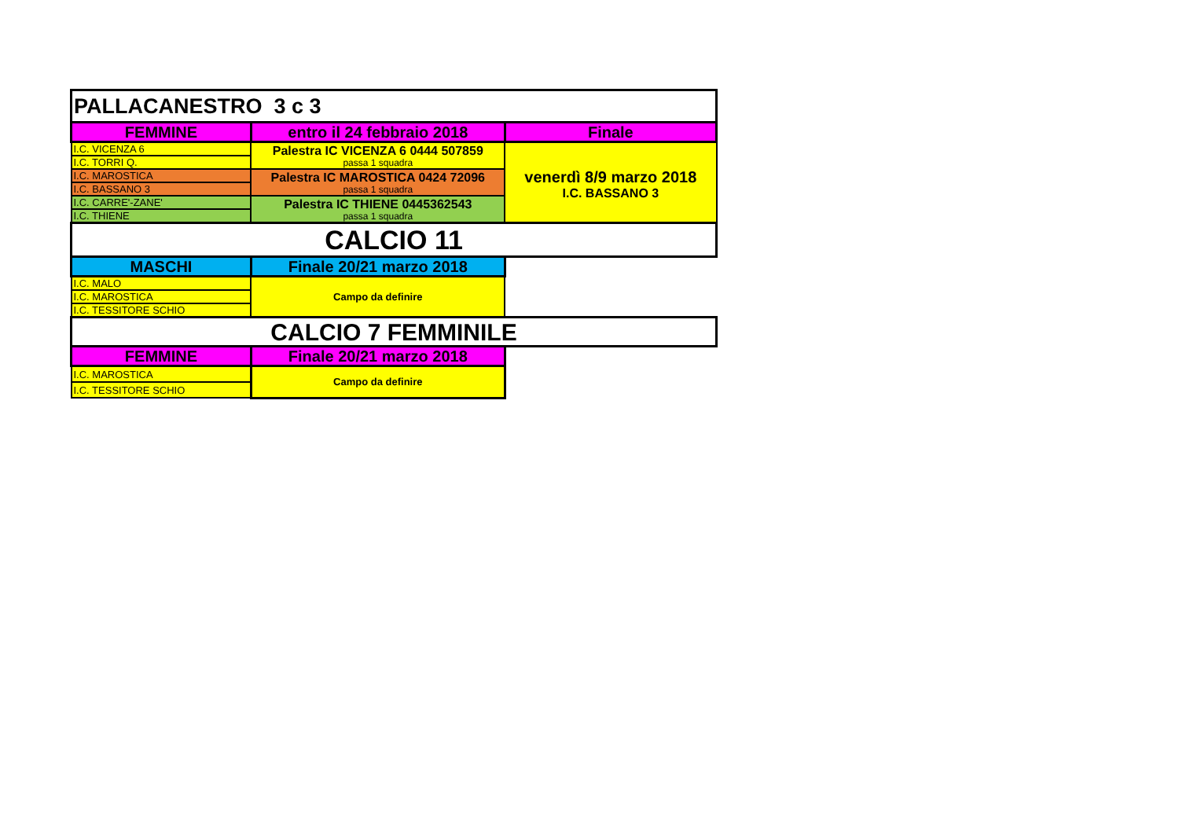| PALLACANESTRO 3 c 3 | | |
| FEMMINE | entro il 24 febbraio 2018 | Finale |
| I.C. VICENZA 6 | Palestra IC VICENZA 6 0444 507859 passa 1 squadra | venerdì 8/9 marzo 2018 I.C. BASSANO 3 |
| I.C. TORRI Q. | | |
| I.C. MAROSTICA | Palestra IC MAROSTICA 0424 72096 passa 1 squadra | |
| I.C. BASSANO 3 | | |
| I.C. CARRE'-ZANE' | Palestra IC THIENE 0445362543 passa 1 squadra | |
| I.C. THIENE | | |
| CALCIO 11 | | |
| MASCHI | Finale 20/21 marzo 2018 | |
| I.C. MALO | Campo da definire | |
| I.C. MAROSTICA | | |
| I.C. TESSITORE SCHIO | | |
| CALCIO 7 FEMMINILE | | |
| FEMMINE | Finale 20/21 marzo 2018 | |
| I.C. MAROSTICA | Campo da definire | |
| I.C. TESSITORE SCHIO | | |